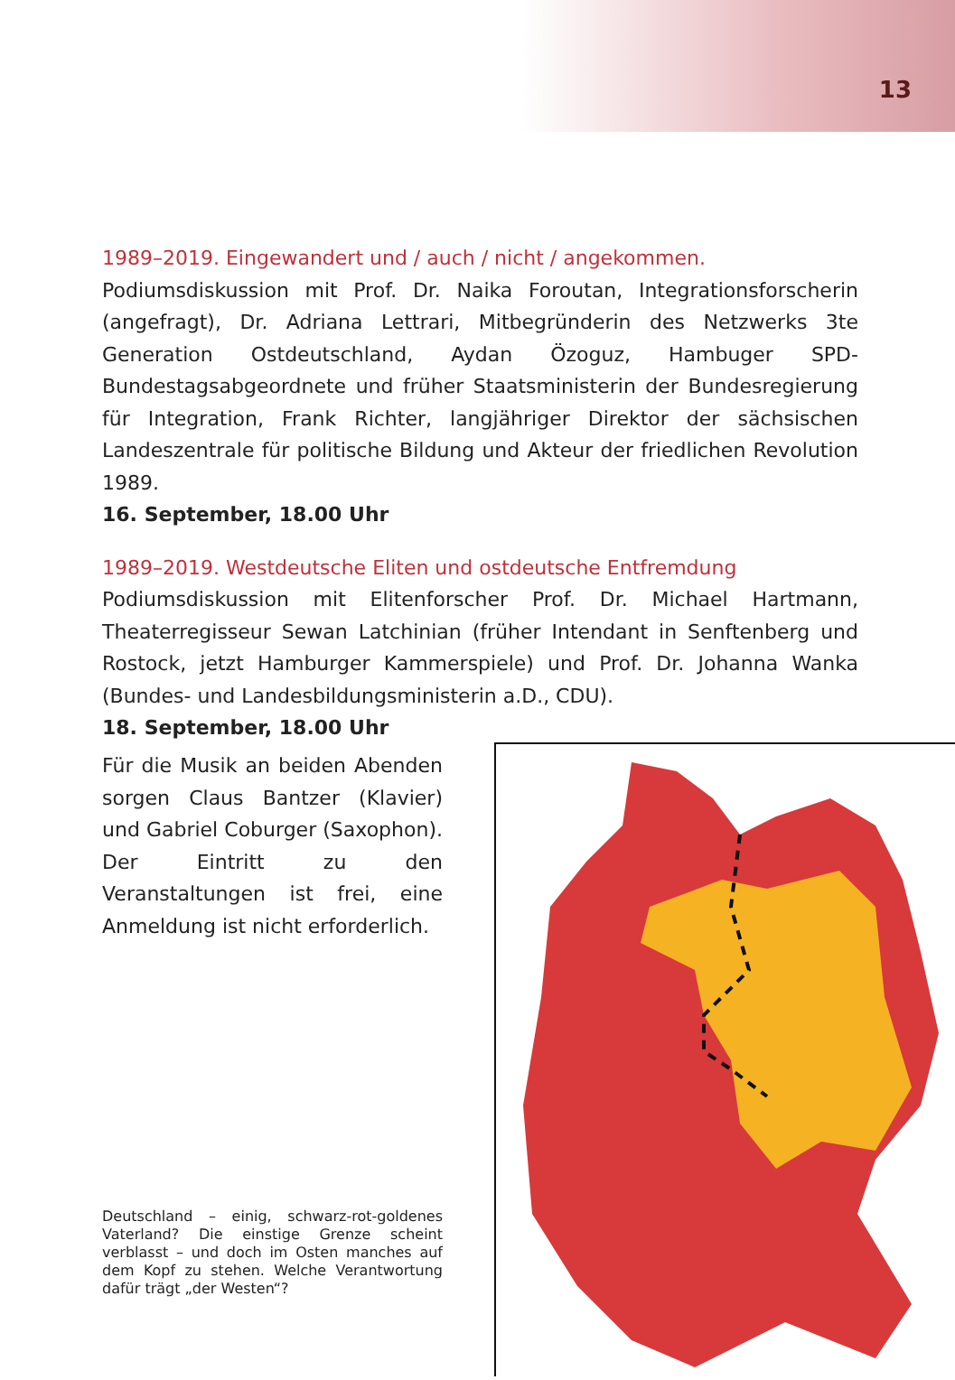13
1989–2019. Eingewandert und / auch / nicht / angekommen.
Podiumsdiskussion mit Prof. Dr. Naika Foroutan, Integrationsforscherin (angefragt), Dr. Adriana Lettrari, Mitbegründerin des Netzwerks 3te Generation Ostdeutschland, Aydan Özoguz, Hambuger SPD-Bundestagsabgeordnete und früher Staatsministerin der Bundesregierung für Integration, Frank Richter, langjähriger Direktor der sächsischen Landeszentrale für politische Bildung und Akteur der friedlichen Revolution 1989.
16. September, 18.00 Uhr
1989–2019. Westdeutsche Eliten und ostdeutsche Entfremdung
Podiumsdiskussion mit Elitenforscher Prof. Dr. Michael Hartmann, Theaterregisseur Sewan Latchinian (früher Intendant in Senftenberg und Rostock, jetzt Hamburger Kammerspiele) und Prof. Dr. Johanna Wanka (Bundes- und Landesbildungsministerin a.D., CDU).
18. September, 18.00 Uhr
Für die Musik an beiden Abenden sorgen Claus Bantzer (Klavier) und Gabriel Coburger (Saxophon). Der Eintritt zu den Veranstaltungen ist frei, eine Anmeldung ist nicht erforderlich.
Deutschland – einig, schwarz-rot-goldenes Vaterland? Die einstige Grenze scheint verblasst – und doch im Osten manches auf dem Kopf zu stehen. Welche Verantwortung dafür trägt „der Westen“?